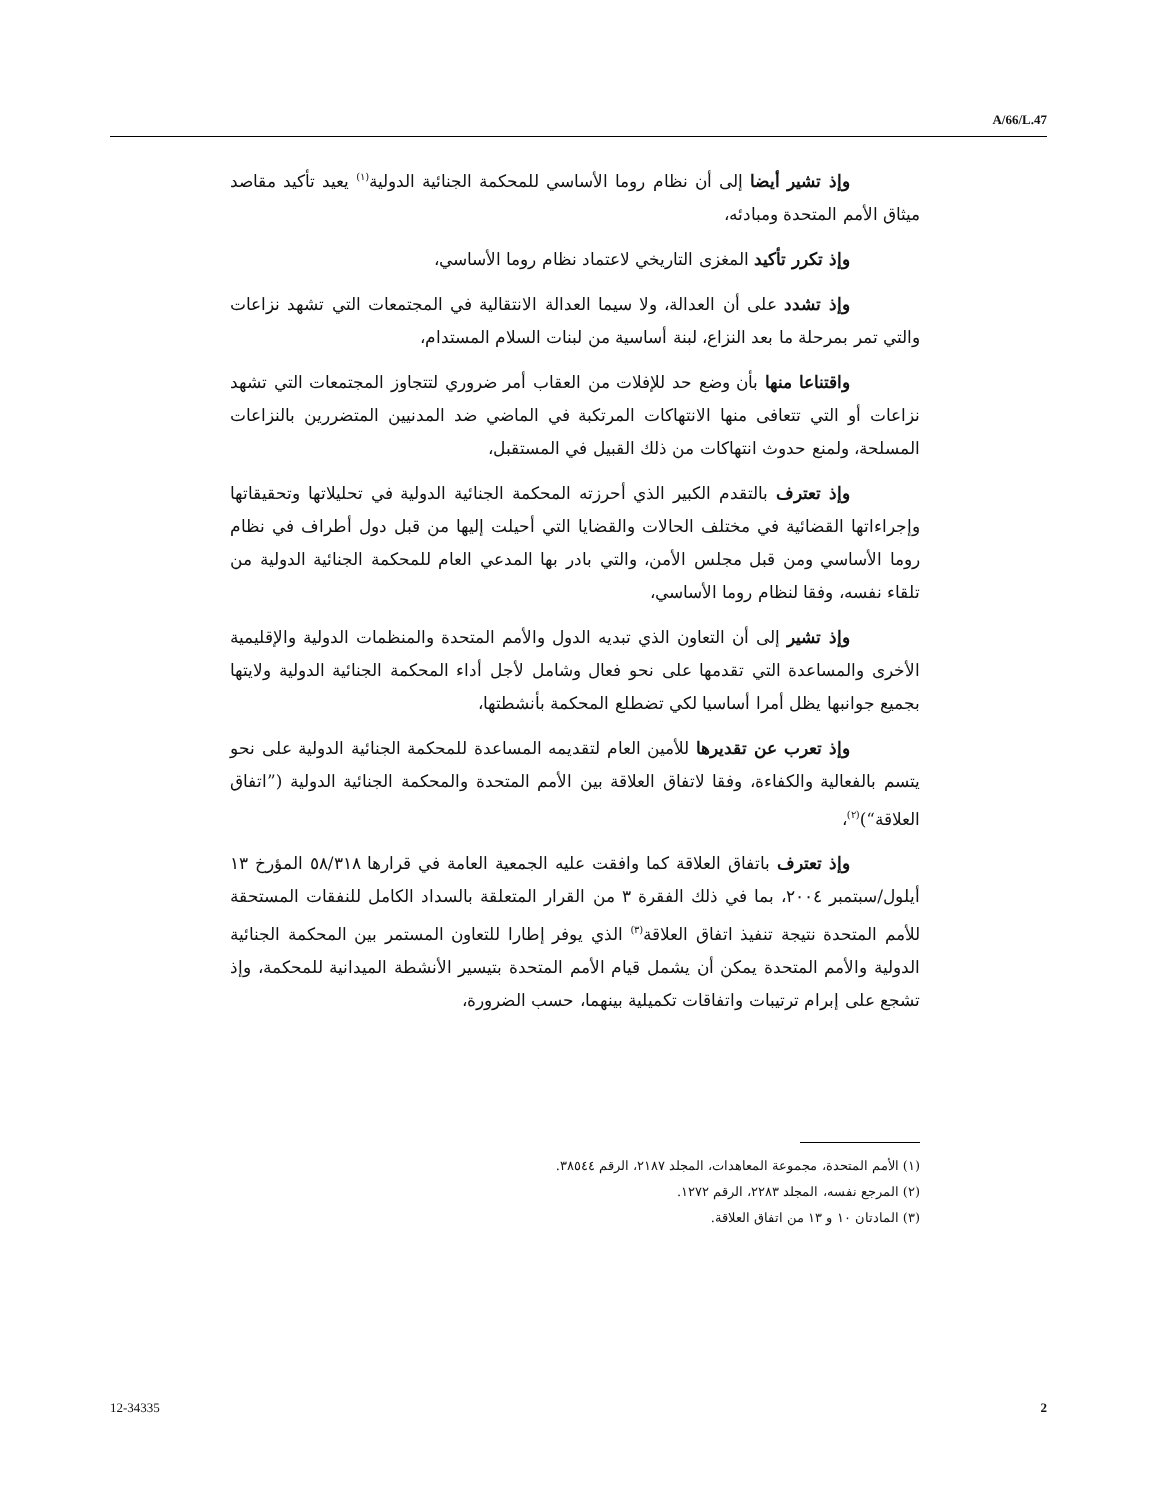A/66/L.47
وإذ تشير أيضا إلى أن نظام روما الأساسي للمحكمة الجنائية الدولية<sup>(١)</sup> يعيد تأكيد مقاصد ميثاق الأمم المتحدة ومبادئه،
وإذ تكرر تأكيد المغزى التاريخي لاعتماد نظام روما الأساسي،
وإذ تشدد على أن العدالة، ولا سيما العدالة الانتقالية في المجتمعات التي تشهد نزاعات والتي تمر بمرحلة ما بعد النزاع، لبنة أساسية من لبنات السلام المستدام،
واقتناعا منها بأن وضع حد للإفلات من العقاب أمر ضروري لتتجاوز المجتمعات التي تشهد نزاعات أو التي تتعافى منها الانتهاكات المرتكبة في الماضي ضد المدنيين المتضررين بالنزاعات المسلحة، ولمنع حدوث انتهاكات من ذلك القبيل في المستقبل،
وإذ تعترف بالتقدم الكبير الذي أحرزته المحكمة الجنائية الدولية في تحليلاتها وتحقيقاتها وإجراءاتها القضائية في مختلف الحالات والقضايا التي أحيلت إليها من قبل دول أطراف في نظام روما الأساسي ومن قبل مجلس الأمن، والتي بادر بها المدعي العام للمحكمة الجنائية الدولية من تلقاء نفسه، وفقا لنظام روما الأساسي،
وإذ تشير إلى أن التعاون الذي تبديه الدول والأمم المتحدة والمنظمات الدولية والإقليمية الأخرى والمساعدة التي تقدمها على نحو فعال وشامل لأجل أداء المحكمة الجنائية الدولية ولايتها بجميع جوانبها يظل أمرا أساسيا لكي تضطلع المحكمة بأنشطتها،
وإذ تعرب عن تقديرها للأمين العام لتقديمه المساعدة للمحكمة الجنائية الدولية على نحو يتسم بالفعالية والكفاءة، وفقا لاتفاق العلاقة بين الأمم المتحدة والمحكمة الجنائية الدولية (”اتفاق العلاقة“)<sup>(٢)</sup>،
وإذ تعترف باتفاق العلاقة كما وافقت عليه الجمعية العامة في قرارها ٥٨/٣١٨ المؤرخ ١٣ أيلول/سبتمبر ٢٠٠٤، بما في ذلك الفقرة ٣ من القرار المتعلقة بالسداد الكامل للنفقات المستحقة للأمم المتحدة نتيجة تنفيذ اتفاق العلاقة<sup>(٣)</sup> الذي يوفر إطارا للتعاون المستمر بين المحكمة الجنائية الدولية والأمم المتحدة يمكن أن يشمل قيام الأمم المتحدة بتيسير الأنشطة الميدانية للمحكمة، وإذ تشجع على إبرام ترتيبات واتفاقات تكميلية بينهما، حسب الضرورة،
(١) الأمم المتحدة، مجموعة المعاهدات، المجلد ٢١٨٧، الرقم ٣٨٥٤٤.
(٢) المرجع نفسه، المجلد ٢٢٨٣، الرقم ١٢٧٢.
(٣) المادتان ١٠ و ١٣ من اتفاق العلاقة.
12-34335 2